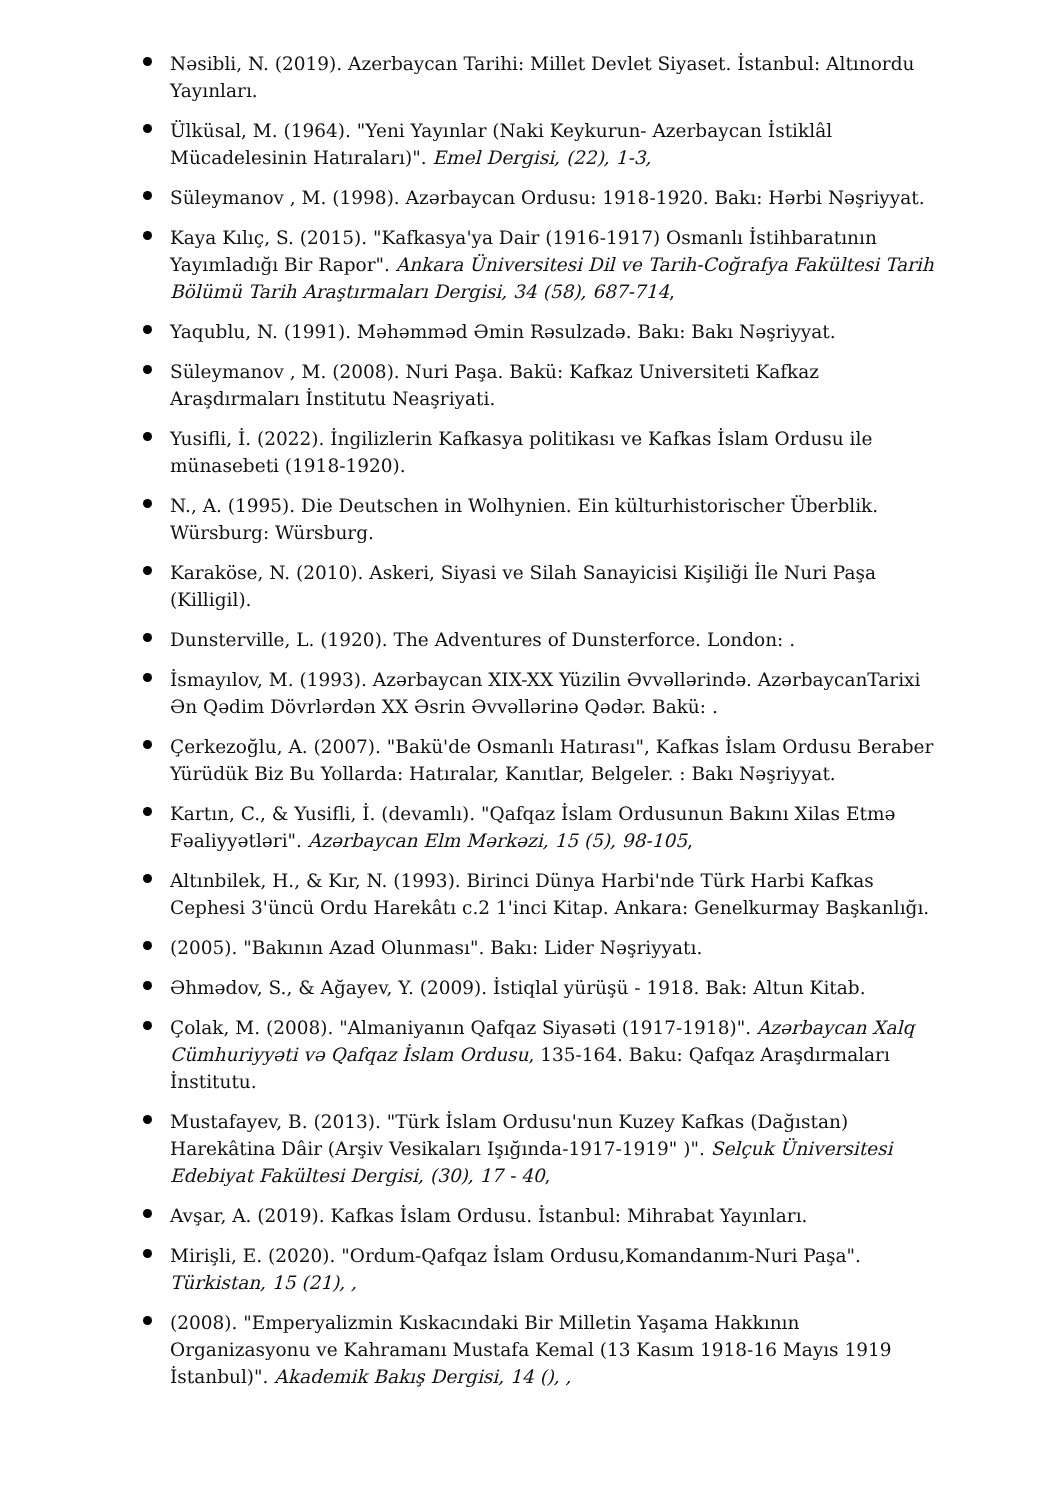Nəsibli, N. (2019). Azerbaycan Tarihi: Millet Devlet Siyaset. İstanbul: Altınordu Yayınları.
Ülküsal, M. (1964). "Yeni Yayınlar (Naki Keykurun- Azerbaycan İstiklâl Mücadelesinin Hatıraları)". Emel Dergisi, (22), 1-3,
Süleymanov , M. (1998). Azərbaycan Ordusu: 1918-1920. Bakı: Hərbi Nəşriyyat.
Kaya Kılıç, S. (2015). "Kafkasya'ya Dair (1916-1917) Osmanlı İstihbaratının Yayımladığı Bir Rapor". Ankara Üniversitesi Dil ve Tarih-Coğrafya Fakültesi Tarih Bölümü Tarih Araştırmaları Dergisi, 34 (58), 687-714,
Yaqublu, N. (1991). Məhəmməd Əmin Rəsulzadə. Bakı: Bakı Nəşriyyat.
Süleymanov , M. (2008). Nuri Paşa. Bakü: Kafkaz Universiteti Kafkaz Araşdırmaları İnstitutu Neaşriyati.
Yusifli, İ. (2022). İngilizlerin Kafkasya politikası ve Kafkas İslam Ordusu ile münasebeti (1918-1920).
N., A. (1995). Die Deutschen in Wolhynien. Ein külturhistorischer Überblik. Würsburg: Würsburg.
Karaköse, N. (2010). Askeri, Siyasi ve Silah Sanayicisi Kişiliği İle Nuri Paşa (Killigil).
Dunsterville, L. (1920). The Adventures of Dunsterforce. London: .
İsmayılov, M. (1993). Azərbaycan XIX-XX Yüzilin Əvvəllərində. AzərbaycanTarixi Ən Qədim Dövrlərdən XX Əsrin Əvvəllərinə Qədər. Bakü: .
Çerkezoğlu, A. (2007). "Bakü'de Osmanlı Hatırası", Kafkas İslam Ordusu Beraber Yürüdük Biz Bu Yollarda: Hatıralar, Kanıtlar, Belgeler. : Bakı Nəşriyyat.
Kartın, C., & Yusifli, İ. (devamlı). "Qafqaz İslam Ordusunun Bakını Xilas Etmə Fəaliyyətləri". Azərbaycan Elm Mərkəzi, 15 (5), 98-105,
Altınbilek, H., & Kır, N. (1993). Birinci Dünya Harbi'nde Türk Harbi Kafkas Cephesi 3'üncü Ordu Harekâtı c.2 1'inci Kitap. Ankara: Genelkurmay Başkanlığı.
(2005). "Bakının Azad Olunması". Bakı: Lider Nəşriyyatı.
Əhmədov, S., & Ağayev, Y. (2009). İstiqlal yürüşü - 1918. Bak: Altun Kitab.
Çolak, M. (2008). "Almaniyanın Qafqaz Siyasəti (1917-1918)". Azərbaycan Xalq Cümhuriyyəti və Qafqaz İslam Ordusu, 135-164. Baku: Qafqaz Araşdırmaları İnstitutu.
Mustafayev, B. (2013). "Türk İslam Ordusu'nun Kuzey Kafkas (Dağıstan) Harekâtina Dâir (Arşiv Vesikaları Işığında-1917-1919" )". Selçuk Üniversitesi Edebiyat Fakültesi Dergisi, (30), 17 - 40,
Avşar, A. (2019). Kafkas İslam Ordusu. İstanbul: Mihrabat Yayınları.
Mirişli, E. (2020). "Ordum-Qafqaz İslam Ordusu,Komandanım-Nuri Paşa". Türkistan, 15 (21), ,
(2008). "Emperyalizmin Kıskacındaki Bir Milletin Yaşama Hakkının Organizasyonu ve Kahramanı Mustafa Kemal (13 Kasım 1918-16 Mayıs 1919 İstanbul)". Akademik Bakış Dergisi, 14 (), ,